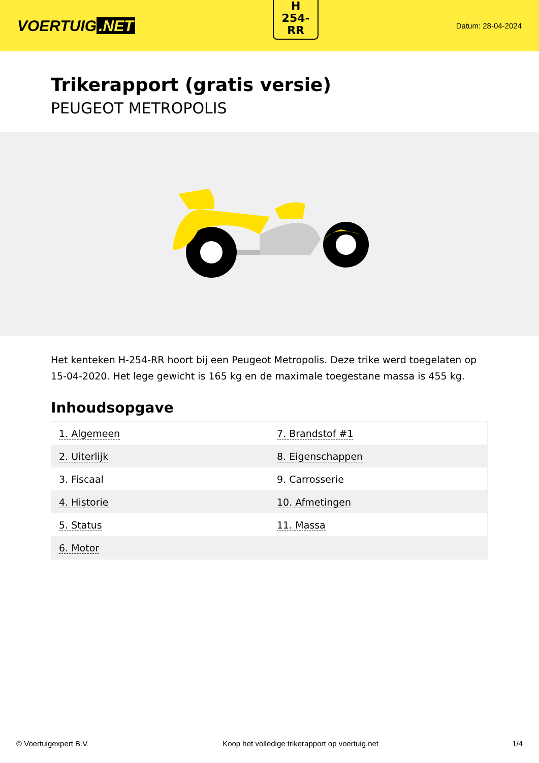VOERTUIG.NET
H
254-
RR
Datum: 28-04-2024
Trikerapport (gratis versie)
PEUGEOT METROPOLIS
Het kenteken H-254-RR hoort bij een Peugeot Metropolis. Deze trike werd toegelaten op 15-04-2020. Het lege gewicht is 165 kg en de maximale toegestane massa is 455 kg.
Inhoudsopgave
| 1. Algemeen | 7. Brandstof #1 |
| 2. Uiterlijk | 8. Eigenschappen |
| 3. Fiscaal | 9. Carrosserie |
| 4. Historie | 10. Afmetingen |
| 5. Status | 11. Massa |
| 6. Motor | |
© Voertuigexpert B.V. Koop het volledige trikerapport op voertuig.net 1/4